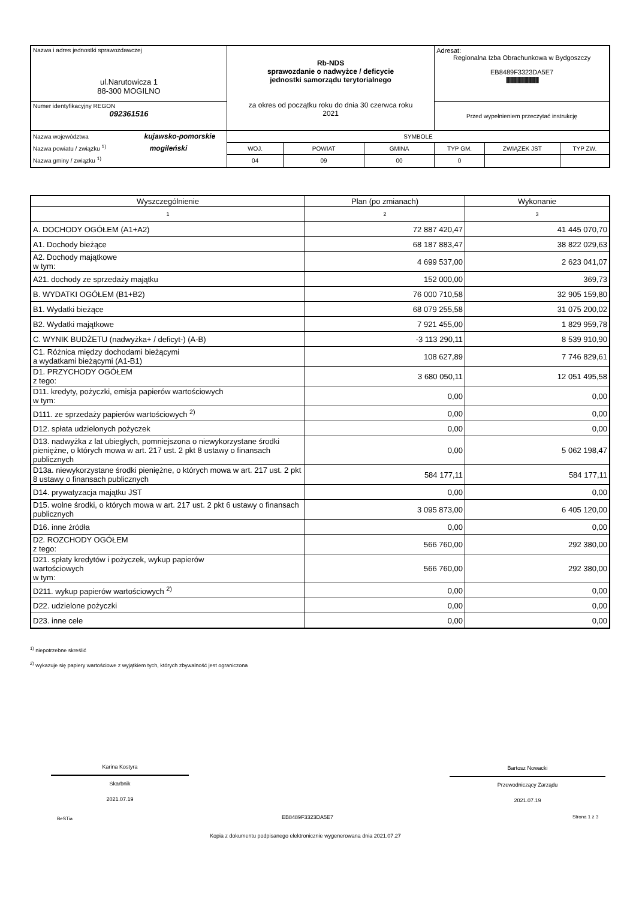| Nazwa i adres jednostki sprawozdawczej ul.Narutowicza 1 88-300 MOGILNO | Rb-NDS sprawozdanie o nadwyżce / deficycie jednostki samorządu terytorialnego za okres od początku roku do dnia 30 czerwca roku 2021 | | | | Adresat: Regionalna Izba Obrachunkowa w Bydgoszczy EB8489F3323DA5E7 /////////////////////////////////////////////////////////////// | | |
| Numer identyfikacyjny REGON 092361516 | | | | | Przed wypełnieniem przeczytać instrukcję | | |
| Nazwa województwa kujawsko-pomorskie Nazwa powiatu / związku <sup>1)</sup> mogileński Nazwa gminy / związku <sup>1)</sup> | | SYMBOLE | | | | | |
| | | WOJ. | POWIAT | GMINA | TYP GM. | ZWIĄZEK JST | TYP ZW. |
| | | 04 | 09 | 00 | 0 | | |
| Wyszczególnienie | Plan (po zmianach) | Wykonanie |
| --- | --- | --- |
| 1 | 2 | 3 |
| A. DOCHODY OGÓŁEM (A1+A2) | 72 887 420,47 | 41 445 070,70 |
| A1. Dochody bieżące | 68 187 883,47 | 38 822 029,63 |
| A2. Dochody majątkowe w tym: | 4 699 537,00 | 2 623 041,07 |
| A21. dochody ze sprzedaży majątku | 152 000,00 | 369,73 |
| B. WYDATKI OGÓŁEM (B1+B2) | 76 000 710,58 | 32 905 159,80 |
| B1. Wydatki bieżące | 68 079 255,58 | 31 075 200,02 |
| B2. Wydatki majątkowe | 7 921 455,00 | 1 829 959,78 |
| C. WYNIK BUDŻETU (nadwyżka+ / deficyt-) (A-B) | -3 113 290,11 | 8 539 910,90 |
| C1. Różnica między dochodami bieżącymi a wydatkami bieżącymi (A1-B1) | 108 627,89 | 7 746 829,61 |
| D1. PRZYCHODY OGÓŁEM z tego: | 3 680 050,11 | 12 051 495,58 |
| D11. kredyty, pożyczki, emisja papierów wartościowych w tym: | 0,00 | 0,00 |
| D111. ze sprzedaży papierów wartościowych <sup>2)</sup> | 0,00 | 0,00 |
| D12. spłata udzielonych pożyczek | 0,00 | 0,00 |
| D13. nadwyżka z lat ubiegłych, pomniejszona o niewykorzystane środki pieniężne, o których mowa w art. 217 ust. 2 pkt 8 ustawy o finansach publicznych | 0,00 | 5 062 198,47 |
| D13a. niewykorzystane środki pieniężne, o których mowa w art. 217 ust. 2 pkt 8 ustawy o finansach publicznych | 584 177,11 | 584 177,11 |
| D14. prywatyzacja majątku JST | 0,00 | 0,00 |
| D15. wolne środki, o których mowa w art. 217 ust. 2 pkt 6 ustawy o finansach publicznych | 3 095 873,00 | 6 405 120,00 |
| D16. inne źródła | 0,00 | 0,00 |
| D2. ROZCHODY OGÓŁEM z tego: | 566 760,00 | 292 380,00 |
| D21. spłaty kredytów i pożyczek, wykup papierów wartościowych w tym: | 566 760,00 | 292 380,00 |
| D211. wykup papierów wartościowych <sup>2)</sup> | 0,00 | 0,00 |
| D22. udzielone pożyczki | 0,00 | 0,00 |
| D23. inne cele | 0,00 | 0,00 |
<sup>1)</sup> niepotrzebne skreślić
<sup>2)</sup> wykazuje się papiery wartościowe z wyjątkiem tych, których zbywalność jest ograniczona
Karina Kostyra
Skarbnik
2021.07.19
Bartosz Nowacki
Przewodniczący Zarządu
2021.07.19
BeSTia EB8489F3323DA5E7 Strona 1 z 3
Kopia z dokumentu podpisanego elektronicznie wygenerowana dnia 2021.07.27